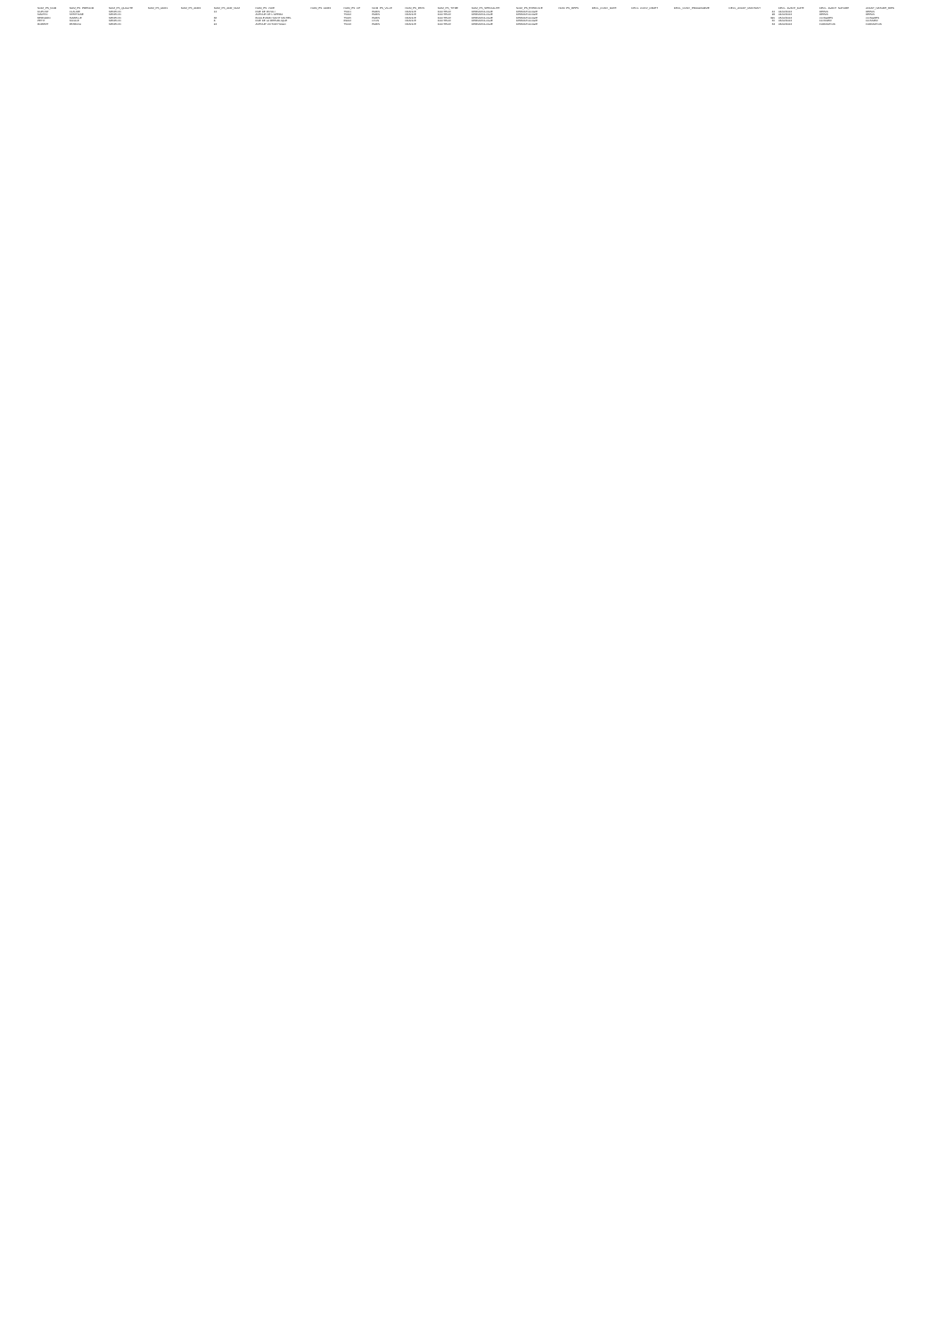| NOM_PS_NOM | NOM_PS_PRENOM | NOM_PS_QUALITE | NOM_PS_ADR1 | NOM_PS_ADR2 | NOM_PS_ADR_NUM | NOM_PS_VOIE | NOM_PS_ADR3 | NOM_PS_CP | NOM_PS_VILLE | NOM_PS_PAYS | NOM_PS_TITRE | NOM_PS_SPECIALITE | NOM_PS_EXERCICE | NOM_PS_RPPS | DECL_CONV_DATE | DECL_CONV_OBJET | DECL_CONV_PROGRAMME | DECL_AVANT_MONTANT | DECL_AVANT_DATE | DECL_AVANT_NATURE | AVANT_NATURE_BIEN |
| --- | --- | --- | --- | --- | --- | --- | --- | --- | --- | --- | --- | --- | --- | --- | --- | --- | --- | --- | --- | --- | --- |
| DUPONT | CLAUDE | MEDECIN | | | 12 | RUE DE RIVOLI | | 75001 | PARIS | FRANCE | DOCTEUR | DERMATOLOGIE | DERMATOLOGIE | | | | | 42 | 04/02/2013 | REPAS | REPAS |
| MARTIN | STEPHANE | MEDECIN | | | | AVENUE DE L'OPERA | | 75002 | PARIS | FRANCE | DOCTEUR | DERMATOLOGIE | DERMATOLOGIE | | | | | 28 | 04/02/2013 | REPAS | REPAS |
| BERNARD | ISABELLE | MEDECIN | | | 36 | BOULEVARD SAINT MICHEL | | 75005 | PARIS | FRANCE | DOCTEUR | DERMATOLOGIE | DERMATOLOGIE | | | | | 320 | 05/02/2013 | CONGRES | CONGRES |
| PETIT | NICOLE | MEDECIN | | | 8 | RUE DE LA REPUBLIQUE | | 69002 | LYON | FRANCE | DOCTEUR | DERMATOLOGIE | DERMATOLOGIE | | | | | 65 | 06/02/2013 | DOSSIER | DOSSIER |
| ROBERT | PATRICIA | MEDECIN | | | 24 | AVENUE VICTOR HUGO | | 75016 | PARIS | FRANCE | DOCTEUR | DERMATOLOGIE | DERMATOLOGIE | | | | | 63 | 06/02/2013 | FORMATION | FORMATION |